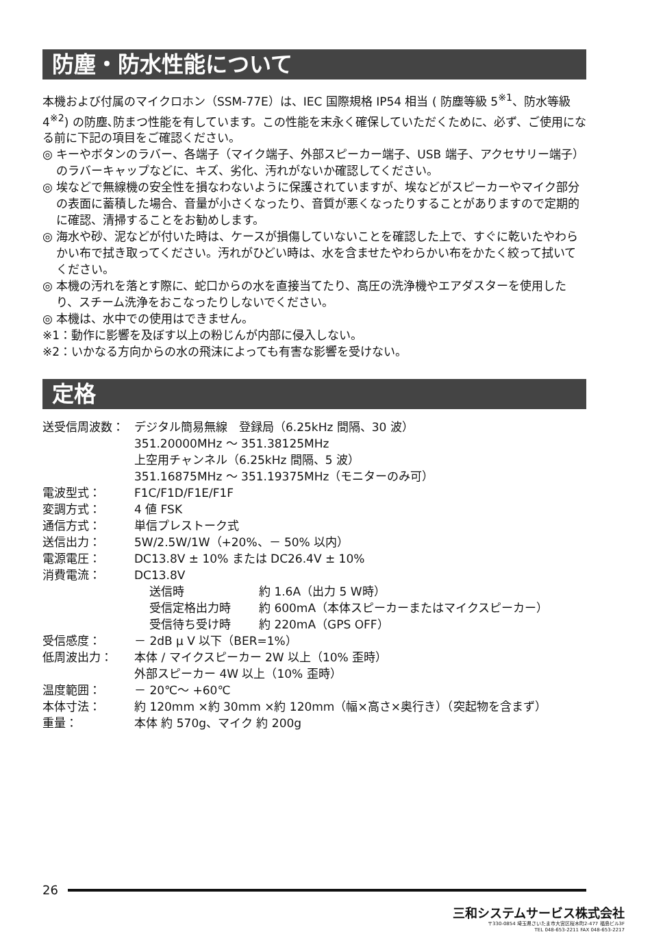防塵・防水性能について
本機および付属のマイクロホン（SSM-77E）は、IEC 国際規格 IP54 相当 ( 防塵等級 5<sup>※1</sup>、防水等級 4<sup>※2</sup>) の防塵､防まつ性能を有しています。この性能を末永く確保していただくために、必ず、ご使用になる前に下記の項目をご確認ください。
◎ キーやボタンのラバー、各端子（マイク端子、外部スピーカー端子、USB 端子、アクセサリー端子）のラバーキャップなどに、キズ、劣化、汚れがないか確認してください。
◎ 埃などで無線機の安全性を損なわないように保護されていますが、埃などがスピーカーやマイク部分の表面に蓄積した場合、音量が小さくなったり、音質が悪くなったりすることがありますので定期的に確認、清掃することをお勧めします。
◎ 海水や砂、泥などが付いた時は、ケースが損傷していないことを確認した上で、すぐに乾いたやわらかい布で拭き取ってください。汚れがひどい時は、水を含ませたやわらかい布をかたく絞って拭いてください。
◎ 本機の汚れを落とす際に、蛇口からの水を直接当てたり、高圧の洗浄機やエアダスターを使用したり、スチーム洗浄をおこなったりしないでください。
◎ 本機は、水中での使用はできません。
※1：動作に影響を及ぼす以上の粉じんが内部に侵入しない。
※2：いかなる方向からの水の飛沫によっても有害な影響を受けない。
定格
| 送受信周波数： | デジタル簡易無線 登録局（6.25kHz 間隔、30 波） 351.20000MHz ～ 351.38125MHz 上空用チャンネル（6.25kHz 間隔、5 波） 351.16875MHz ～ 351.19375MHz（モニターのみ可） |
| 電波型式： | F1C/F1D/F1E/F1F |
| 変調方式： | 4 値 FSK |
| 通信方式： | 単信プレストーク式 |
| 送信出力： | 5W/2.5W/1W（+20%、－ 50% 以内） |
| 電源電圧： | DC13.8V ± 10% または DC26.4V ± 10% |
| 消費電流： | DC13.8V / 送信時 / 約 1.6A（出力 5 W時） / / 受信定格出力時 / 約 600mA（本体スピーカーまたはマイクスピーカー） / / 受信待ち受け時 / 約 220mA（GPS OFF） / |
| 受信感度： | － 2dB μ V 以下（BER=1%） |
| 低周波出力： | 本体 / マイクスピーカー 2W 以上（10% 歪時） 外部スピーカー 4W 以上（10% 歪時） |
| 温度範囲： | － 20℃～ +60℃ |
| 本体寸法： | 約 120mm ×約 30mm ×約 120mm（幅×高さ×奥行き）（突起物を含まず） |
| 重量： | 本体 約 570g、マイク 約 200g |
26
三和システムサービス株式会社
〒330-0854 埼玉県さいたま市大宮区桜木町2-477 福島ビル3F
TEL 048-653-2211 FAX 048-653-2217